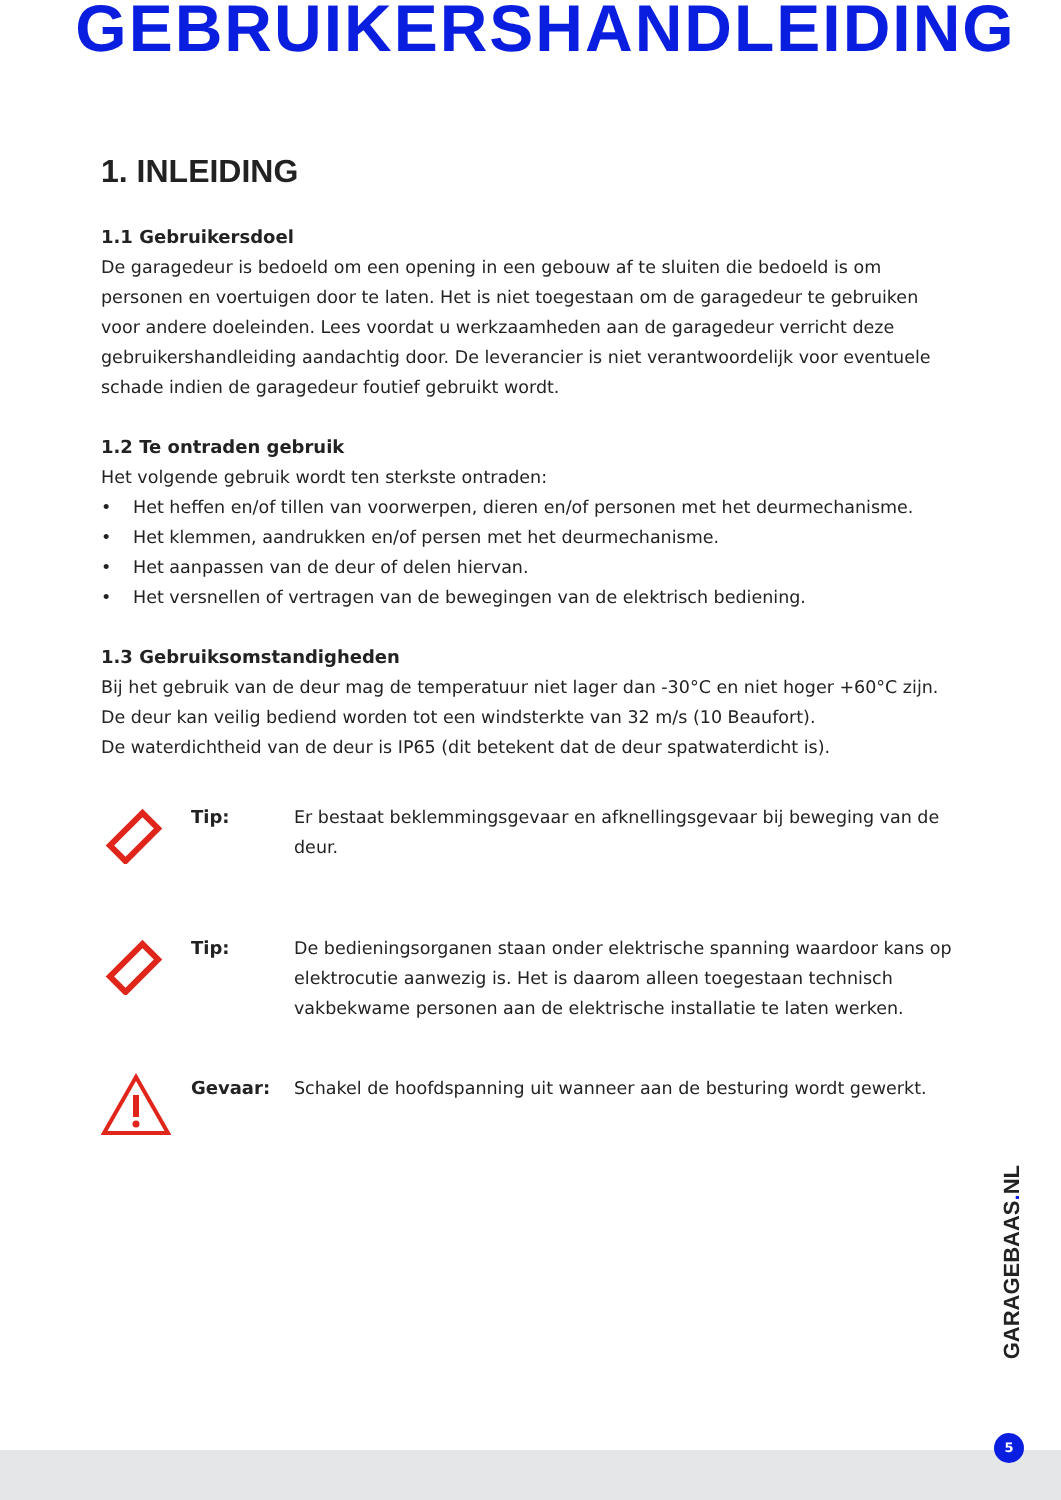GEBRUIKERSHANDLEIDING
1. INLEIDING
1.1 Gebruikersdoel
De garagedeur is bedoeld om een opening in een gebouw af te sluiten die bedoeld is om personen en voertuigen door te laten. Het is niet toegestaan om de garagedeur te gebruiken voor andere doeleinden. Lees voordat u werkzaamheden aan de garagedeur verricht deze gebruikershandleiding aandachtig door. De leverancier is niet verantwoordelijk voor eventuele schade indien de garagedeur foutief gebruikt wordt.
1.2 Te ontraden gebruik
Het volgende gebruik wordt ten sterkste ontraden:
• Het heffen en/of tillen van voorwerpen, dieren en/of personen met het deurmechanisme.
• Het klemmen, aandrukken en/of persen met het deurmechanisme.
• Het aanpassen van de deur of delen hiervan.
• Het versnellen of vertragen van de bewegingen van de elektrisch bediening.
1.3 Gebruiksomstandigheden
Bij het gebruik van de deur mag de temperatuur niet lager dan -30°C en niet hoger +60°C zijn. De deur kan veilig bediend worden tot een windsterkte van 32 m/s (10 Beaufort).
De waterdichtheid van de deur is IP65 (dit betekent dat de deur spatwaterdicht is).
Tip: Er bestaat beklemmingsgevaar en afknellingsgevaar bij beweging van de deur.
Tip: De bedieningsorganen staan onder elektrische spanning waardoor kans op elektrocutie aanwezig is. Het is daarom alleen toegestaan technisch vakbekwame personen aan de elektrische installatie te laten werken.
Gevaar: Schakel de hoofdspanning uit wanneer aan de besturing wordt gewerkt.
GARAGEBAAS. NL
5